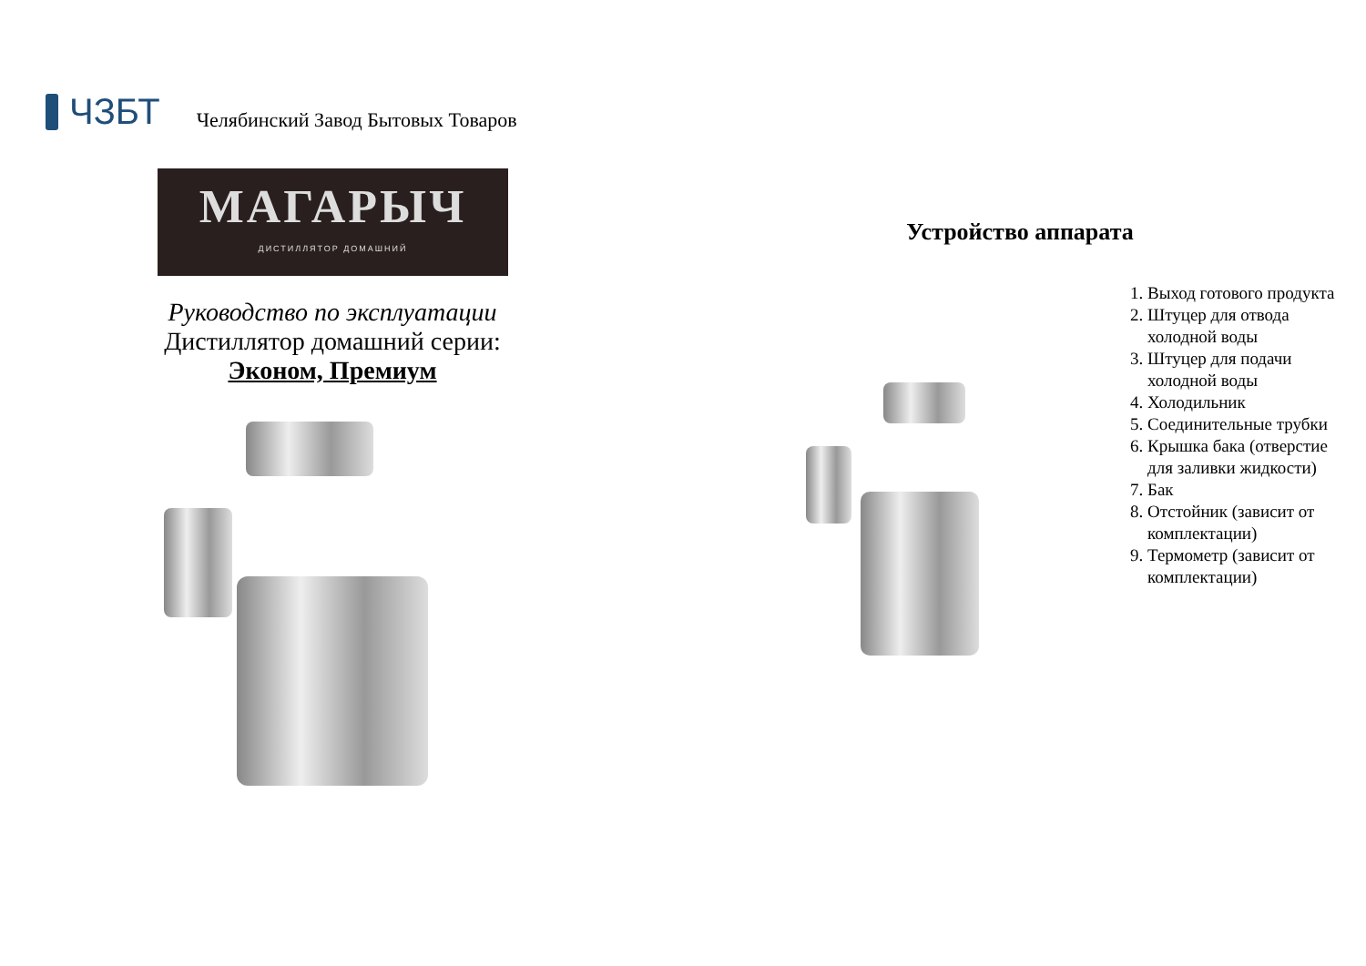ЧЗБТ
Челябинский Завод Бытовых Товаров
МАГАРЫЧ
ДИСТИЛЛЯТОР ДОМАШНИЙ
Руководство по эксплуатации
Дистиллятор домашний серии:
Эконом, Премиум
Устройство аппарата
1. Выход готового продукта
2. Штуцер для отвода холодной воды
3. Штуцер для подачи холодной воды
4. Холодильник
5. Соединительные трубки
6. Крышка бака (отверстие для заливки жидкости)
7. Бак
8. Отстойник (зависит от комплектации)
9. Термометр (зависит от комплектации)